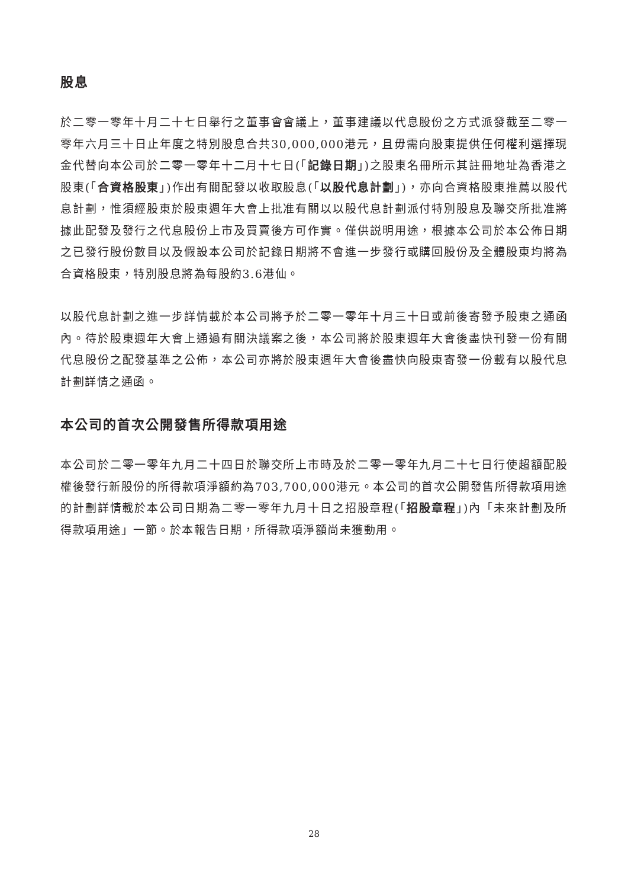股息
於二零一零年十月二十七日舉行之董事會會議上，董事建議以代息股份之方式派發截至二零一零年六月三十日止年度之特別股息合共30,000,000港元，且毋需向股東提供任何權利選擇現金代替向本公司於二零一零年十二月十七日(「記錄日期」)之股東名冊所示其註冊地址為香港之股東(「合資格股東」)作出有關配發以收取股息(「以股代息計劃」)，亦向合資格股東推薦以股代息計劃，惟須經股東於股東週年大會上批准有關以以股代息計劃派付特別股息及聯交所批准將據此配發及發行之代息股份上市及買賣後方可作實。僅供説明用途，根據本公司於本公佈日期之已發行股份數目以及假設本公司於記錄日期將不會進一步發行或購回股份及全體股東均將為合資格股東，特別股息將為每股約3.6港仙。
以股代息計劃之進一步詳情載於本公司將予於二零一零年十月三十日或前後寄發予股東之通函內。待於股東週年大會上通過有關決議案之後，本公司將於股東週年大會後盡快刊發一份有關代息股份之配發基準之公佈，本公司亦將於股東週年大會後盡快向股東寄發一份載有以股代息計劃詳情之通函。
本公司的首次公開發售所得款項用途
本公司於二零一零年九月二十四日於聯交所上市時及於二零一零年九月二十七日行使超額配股權後發行新股份的所得款項淨額約為703,700,000港元。本公司的首次公開發售所得款項用途的計劃詳情載於本公司日期為二零一零年九月十日之招股章程(「招股章程」)內「未來計劃及所得款項用途」一節。於本報告日期，所得款項淨額尚未獲動用。
28